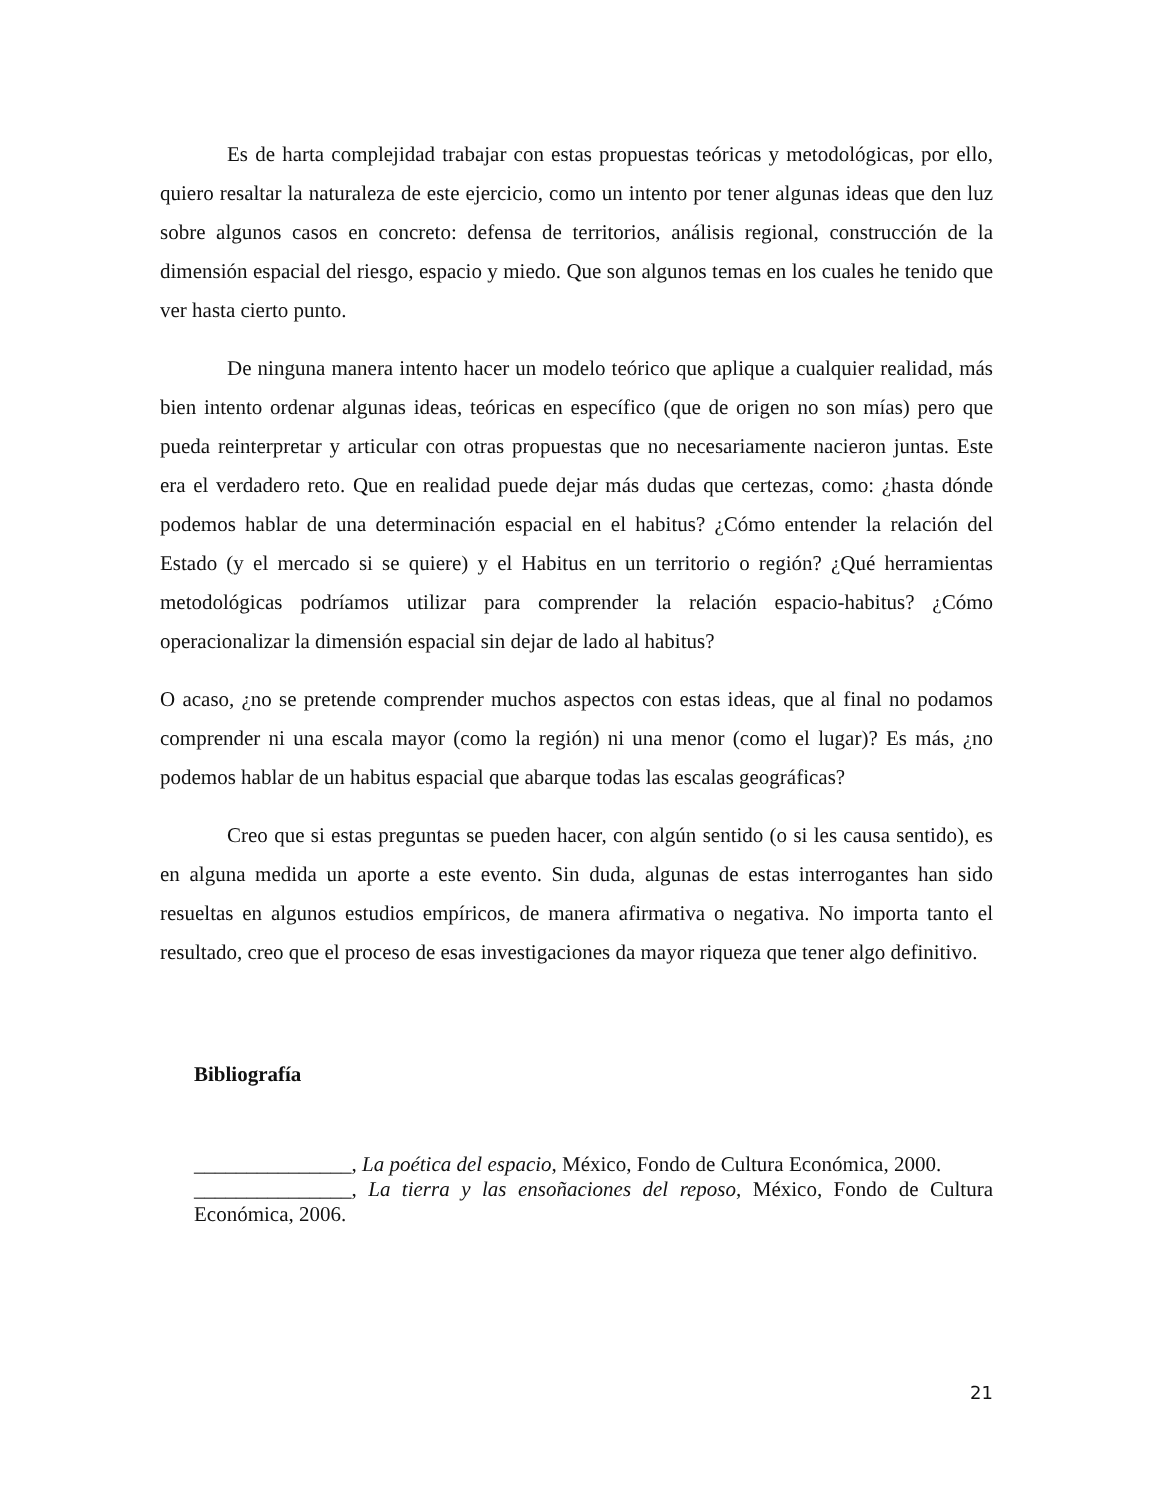Es de harta complejidad trabajar con estas propuestas teóricas y metodológicas, por ello, quiero resaltar la naturaleza de este ejercicio, como un intento por tener algunas ideas que den luz sobre algunos casos en concreto: defensa de territorios, análisis regional, construcción de la dimensión espacial del riesgo, espacio y miedo. Que son algunos temas en los cuales he tenido que ver hasta cierto punto.
De ninguna manera intento hacer un modelo teórico que aplique a cualquier realidad, más bien intento ordenar algunas ideas, teóricas en específico (que de origen no son mías) pero que pueda reinterpretar y articular con otras propuestas que no necesariamente nacieron juntas. Este era el verdadero reto. Que en realidad puede dejar más dudas que certezas, como: ¿hasta dónde podemos hablar de una determinación espacial en el habitus? ¿Cómo entender la relación del Estado (y el mercado si se quiere) y el Habitus en un territorio o región? ¿Qué herramientas metodológicas podríamos utilizar para comprender la relación espacio-habitus? ¿Cómo operacionalizar la dimensión espacial sin dejar de lado al habitus?
O acaso, ¿no se pretende comprender muchos aspectos con estas ideas, que al final no podamos comprender ni una escala mayor (como la región) ni una menor (como el lugar)? Es más, ¿no podemos hablar de un habitus espacial que abarque todas las escalas geográficas?
Creo que si estas preguntas se pueden hacer, con algún sentido (o si les causa sentido), es en alguna medida un aporte a este evento. Sin duda, algunas de estas interrogantes han sido resueltas en algunos estudios empíricos, de manera afirmativa o negativa. No importa tanto el resultado, creo que el proceso de esas investigaciones da mayor riqueza que tener algo definitivo.
Bibliografía
_______________, La poética del espacio, México, Fondo de Cultura Económica, 2000.
_______________, La tierra y las ensoñaciones del reposo, México, Fondo de Cultura Económica, 2006.
21